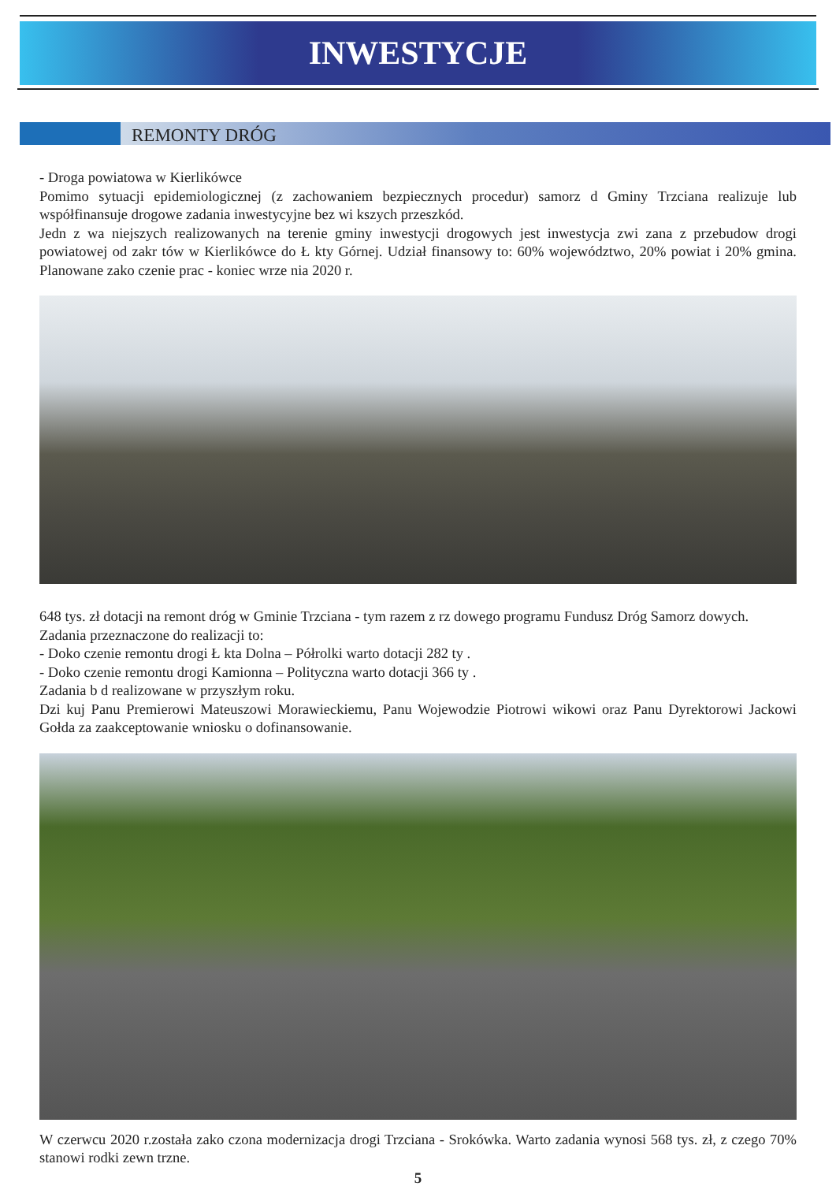INWESTYCJE
REMONTY DRÓG
- Droga powiatowa w Kierlikówce
Pomimo sytuacji epidemiologicznej (z zachowaniem bezpiecznych procedur) samorz d Gminy Trzciana realizuje lub współfinansuje drogowe zadania inwestycyjne bez wi kszych przeszkód.
Jedn z wa niejszych realizowanych na terenie gminy inwestycji drogowych jest inwestycja zwi zana z przebudow drogi powiatowej od zakr tów w Kierlikówce do Ł kty Górnej. Udział finansowy to: 60% województwo, 20% powiat i 20% gmina. Planowane zako czenie prac - koniec wrze nia 2020 r.
648 tys. zł dotacji na remont dróg w Gminie Trzciana - tym razem z rz dowego programu Fundusz Dróg Samorz dowych.
Zadania przeznaczone do realizacji to:
- Doko czenie remontu drogi Ł kta Dolna – Półrolki warto dotacji 282 ty .
- Doko czenie remontu drogi Kamionna – Polityczna warto dotacji 366 ty .
Zadania b d realizowane w przyszłym roku.
Dzi kuj Panu Premierowi Mateuszowi Morawieckiemu, Panu Wojewodzie Piotrowi wikowi oraz Panu Dyrektorowi Jackowi Gołda za zaakceptowanie wniosku o dofinansowanie.
W czerwcu 2020 r.została zako czona modernizacja drogi Trzciana - Srokówka. Warto zadania wynosi 568 tys. zł, z czego 70% stanowi rodki zewn trzne.
5